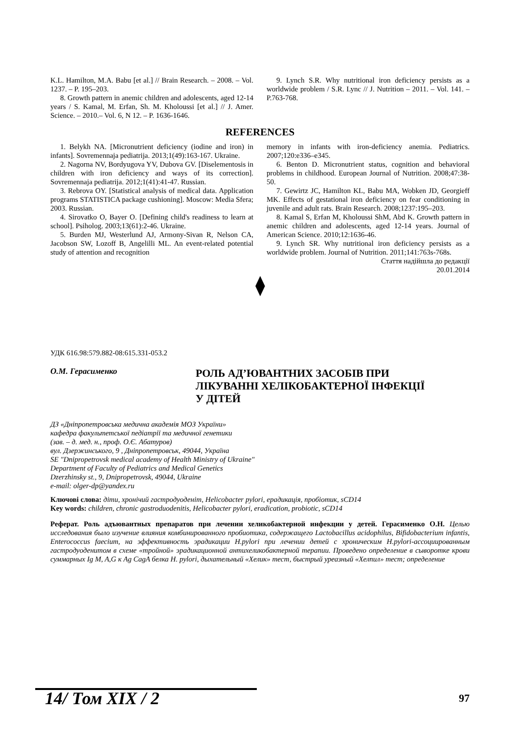K.L. Hamilton, M.A. Babu [et al.] // Brain Research. – 2008. – Vol. 1237. – P. 195–203.
8. Growth pattern in anemic children and adolescents, aged 12-14 years / S. Kamal, M. Erfan, Sh. M. Kholoussi [et al.] // J. Amer. Science. – 2010.– Vol. 6, N 12. – P. 1636-1646.
9. Lynch S.R. Why nutritional iron deficiency persists as a worldwide problem / S.R. Lync // J. Nutrition – 2011. – Vol. 141. – P.763-768.
REFERENCES
1. Belykh NA. [Micronutrient deficiency (iodine and iron) in infants]. Sovremennaja pediatrija. 2013;1(49):163-167. Ukraine.
2. Nagorna NV, Bordyugova YV, Dubova GV. [Diselementosis in children with iron deficiency and ways of its correction]. Sovremennaja pediatrija. 2012;1(41):41-47. Russian.
3. Rebrova OY. [Statistical analysis of medical data. Application programs STATISTICA package cushioning]. Moscow: Media Sfera; 2003. Russian.
4. Sirovatko O, Bayer O. [Defining child's readiness to learn at school]. Psiholog. 2003;13(61):2-46. Ukraine.
5. Burden MJ, Westerlund AJ, Armony-Sivan R, Nelson CA, Jacobson SW, Lozoff B, Angelilli ML. An event-related potential study of attention and recognition
memory in infants with iron-deficiency anemia. Pediatrics. 2007;120:e336–e345.
6. Benton D. Micronutrient status, cognition and behavioral problems in childhood. European Journal of Nutrition. 2008;47:38-50.
7. Gewirtz JC, Hamilton KL, Babu MA, Wobken JD, Georgieff MK. Effects of gestational iron deficiency on fear conditioning in juvenile and adult rats. Brain Research. 2008;1237:195–203.
8. Kamal S, Erfan M, Kholoussi ShM, Abd K. Growth pattern in anemic children and adolescents, aged 12-14 years. Journal of American Science. 2010;12:1636-46.
9. Lynch SR. Why nutritional iron deficiency persists as a worldwide problem. Journal of Nutrition. 2011;141:763s-768s.
Стаття надійшла до редакції
20.01.2014
⧫
УДК 616.98:579.882-08:615.331-053.2
О.М. Герасименко
РОЛЬ АД’ЮВАНТНИХ ЗАСОБІВ ПРИ
ЛІКУВАННІ ХЕЛІКОБАКТЕРНОЇ ІНФЕКЦІЇ
У ДІТЕЙ
ДЗ «Дніпропетровська медична академія МОЗ України»
кафедра факультетської педіатрії та медичної генетики
(зав. – д. мед. н., проф. О.Є. Абатуров)
вул. Дзержинського, 9 , Дніпропетровськ, 49044, Україна
SE "Dnipropetrovsk medical academy of Health Ministry of Ukraine"
Department of Faculty of Pediatrics and Medical Genetics
Dzerzhinsky st., 9, Dnipropetrovsk, 49044, Ukraine
e-mail: olger-dp@yandex.ru
Ключові слова: діти, хронічий гастродуоденіт, Helicobacter pylori, ерадикація, пробіотик, sCD14
Key words: children, chronic gastroduodenitis, Helicobacter pylori, eradication, probiotic, sCD14
Реферат. Роль адъювантных препаратов при лечении хеликобактерной инфекции у детей. Герасименко О.Н. Целью исследования было изучение влияния комбинированного пробиотика, содержащего Lactobacillus acidophilus, Bifidobacterium infantis, Enterococcus faecium, на эффективность эрадикации H.pylori при лечении детей с хроническим H.pylori-ассоциированным гастродуоденитом в схеме «тройной» эрадикационной антихеликобактерной терапии. Проведено определение в сыворотке крови суммарных Ig M, A,G к Ag CagA белка H. pylori, дыхательный «Хелик» тест, быстрый уреазный «Хелпил» тест; определение
14/ Том XIX / 2 97